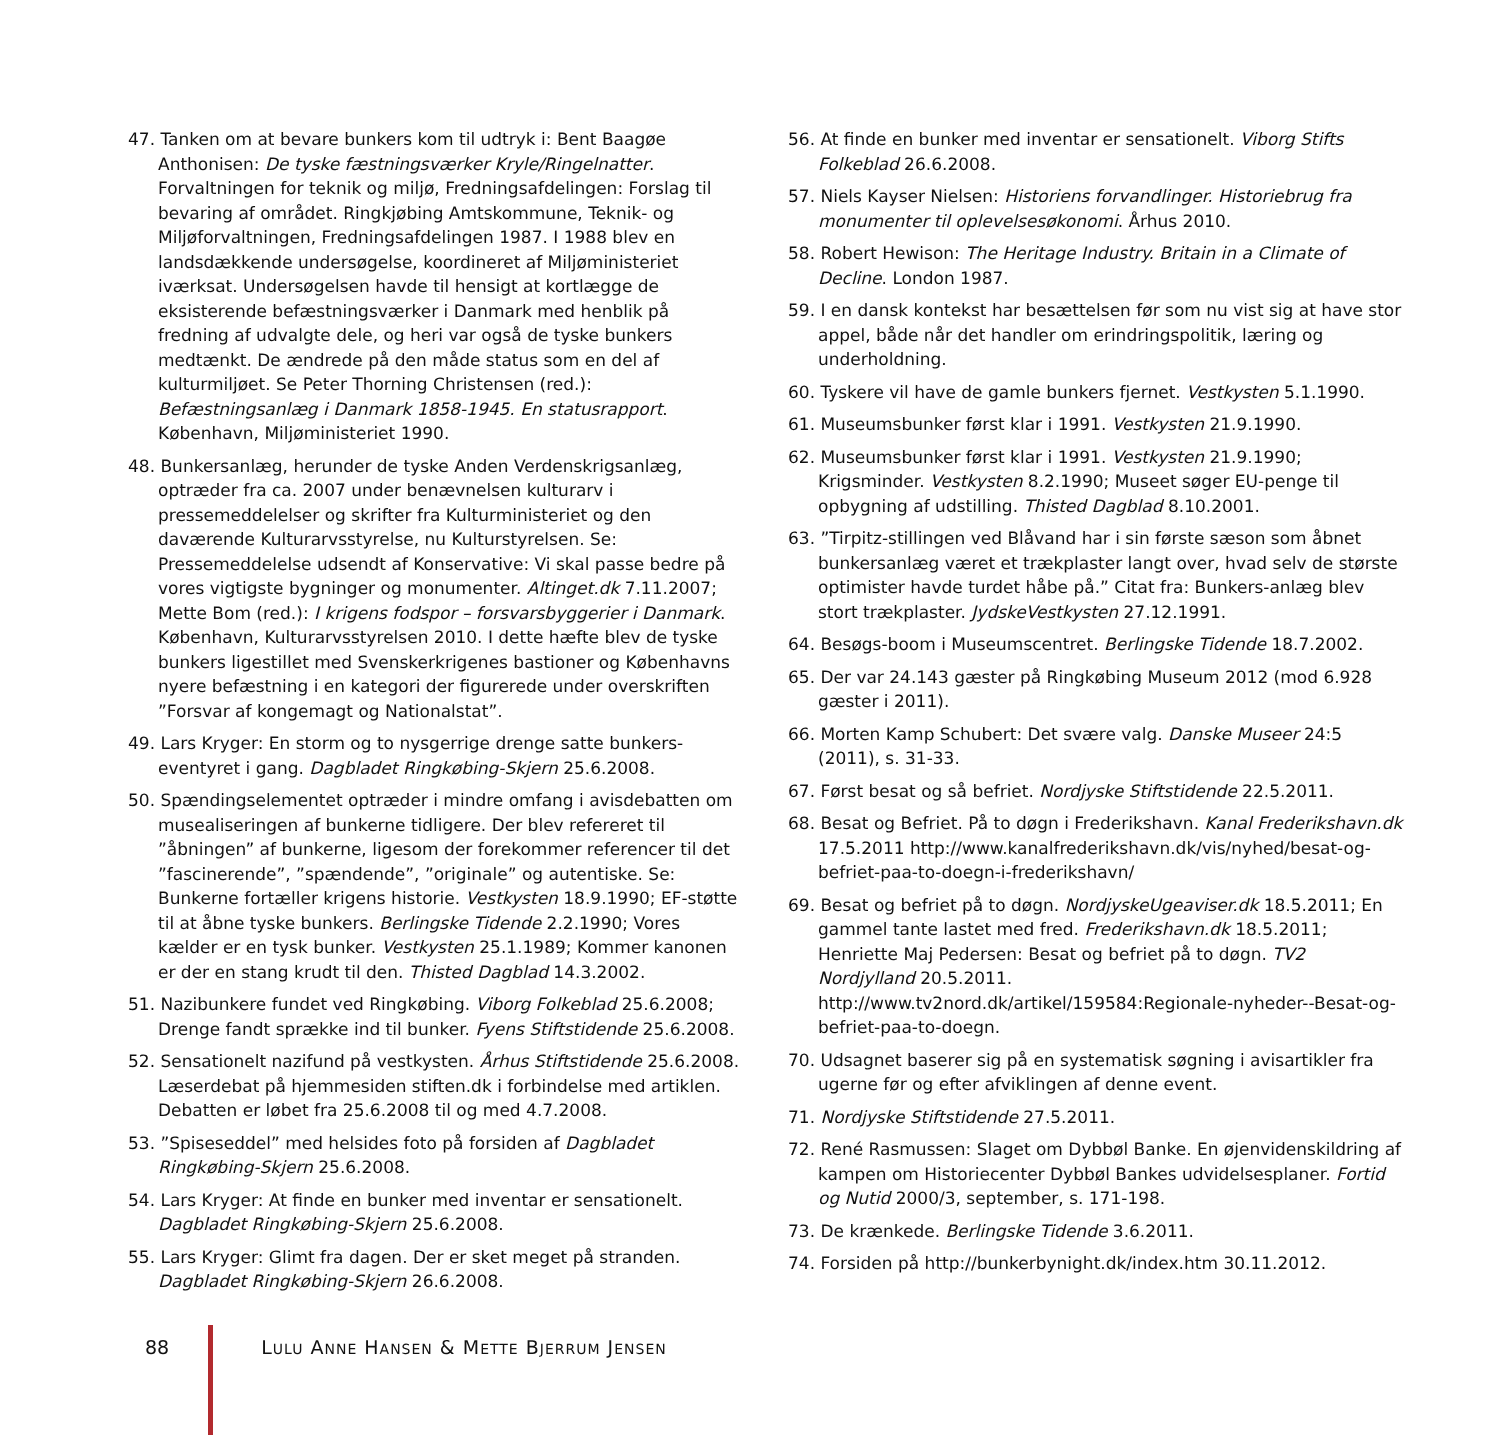47. Tanken om at bevare bunkers kom til udtryk i: Bent Baagøe Anthonisen: De tyske fæstningsværker Kryle/Ringelnatter. Forvaltningen for teknik og miljø, Fredningsafdelingen: Forslag til bevaring af området. Ringkjøbing Amtskommune, Teknik- og Miljøforvaltningen, Fredningsafdelingen 1987. I 1988 blev en landsdækkende undersøgelse, koordineret af Miljøministeriet iværksat. Undersøgelsen havde til hensigt at kortlægge de eksisterende befæstningsværker i Danmark med henblik på fredning af udvalgte dele, og heri var også de tyske bunkers medtænkt. De ændrede på den måde status som en del af kulturmiljøet. Se Peter Thorning Christensen (red.): Befæstningsanlæg i Danmark 1858-1945. En statusrapport. København, Miljøministeriet 1990.
48. Bunkersanlæg, herunder de tyske Anden Verdenskrigsanlæg, optræder fra ca. 2007 under benævnelsen kulturarv i pressemeddelelser og skrifter fra Kulturministeriet og den daværende Kulturarvsstyrelse, nu Kulturstyrelsen. Se: Pressemeddelelse udsendt af Konservative: Vi skal passe bedre på vores vigtigste bygninger og monumenter. Altinget.dk 7.11.2007; Mette Bom (red.): I krigens fodspor – forsvarsbyggerier i Danmark. København, Kulturarvsstyrelsen 2010. I dette hæfte blev de tyske bunkers ligestillet med Svenskerkrigenes bastioner og Københavns nyere befæstning i en kategori der figurerede under overskriften ”Forsvar af kongemagt og Nationalstat”.
49. Lars Kryger: En storm og to nysgerrige drenge satte bunkers-eventyret i gang. Dagbladet Ringkøbing-Skjern 25.6.2008.
50. Spændingselementet optræder i mindre omfang i avisdebatten om musealiseringen af bunkerne tidligere. Der blev refereret til ”åbningen” af bunkerne, ligesom der forekommer referencer til det ”fascinerende”, ”spændende”, ”originale” og autentiske. Se: Bunkerne fortæller krigens historie. Vestkysten 18.9.1990; EF-støtte til at åbne tyske bunkers. Berlingske Tidende 2.2.1990; Vores kælder er en tysk bunker. Vestkysten 25.1.1989; Kommer kanonen er der en stang krudt til den. Thisted Dagblad 14.3.2002.
51. Nazibunkere fundet ved Ringkøbing. Viborg Folkeblad 25.6.2008; Drenge fandt sprække ind til bunker. Fyens Stiftstidende 25.6.2008.
52. Sensationelt nazifund på vestkysten. Århus Stiftstidende 25.6.2008. Læserdebat på hjemmesiden stiften.dk i forbindelse med artiklen. Debatten er løbet fra 25.6.2008 til og med 4.7.2008.
53. ”Spiseseddel” med helsides foto på forsiden af Dagbladet Ringkøbing-Skjern 25.6.2008.
54. Lars Kryger: At finde en bunker med inventar er sensationelt. Dagbladet Ringkøbing-Skjern 25.6.2008.
55. Lars Kryger: Glimt fra dagen. Der er sket meget på stranden. Dagbladet Ringkøbing-Skjern 26.6.2008.
56. At finde en bunker med inventar er sensationelt. Viborg Stifts Folkeblad 26.6.2008.
57. Niels Kayser Nielsen: Historiens forvandlinger. Historiebrug fra monumenter til oplevelsesøkonomi. Århus 2010.
58. Robert Hewison: The Heritage Industry. Britain in a Climate of Decline. London 1987.
59. I en dansk kontekst har besættelsen før som nu vist sig at have stor appel, både når det handler om erindringspolitik, læring og underholdning.
60. Tyskere vil have de gamle bunkers fjernet. Vestkysten 5.1.1990.
61. Museumsbunker først klar i 1991. Vestkysten 21.9.1990.
62. Museumsbunker først klar i 1991. Vestkysten 21.9.1990; Krigsminder. Vestkysten 8.2.1990; Museet søger EU-penge til opbygning af udstilling. Thisted Dagblad 8.10.2001.
63. ”Tirpitz-stillingen ved Blåvand har i sin første sæson som åbnet bunkersanlæg været et trækplaster langt over, hvad selv de største optimister havde turdet håbe på.” Citat fra: Bunkers-anlæg blev stort trækplaster. JydskeVestkysten 27.12.1991.
64. Besøgs-boom i Museumscentret. Berlingske Tidende 18.7.2002.
65. Der var 24.143 gæster på Ringkøbing Museum 2012 (mod 6.928 gæster i 2011).
66. Morten Kamp Schubert: Det svære valg. Danske Museer 24:5 (2011), s. 31-33.
67. Først besat og så befriet. Nordjyske Stiftstidende 22.5.2011.
68. Besat og Befriet. På to døgn i Frederikshavn. Kanal Frederikshavn.dk 17.5.2011 http://www.kanalfrederikshavn.dk/vis/nyhed/besat-og-befriet-paa-to-doegn-i-frederikshavn/
69. Besat og befriet på to døgn. NordjyskeUgeaviser.dk 18.5.2011; En gammel tante lastet med fred. Frederikshavn.dk 18.5.2011; Henriette Maj Pedersen: Besat og befriet på to døgn. TV2 Nordjylland 20.5.2011. http://www.tv2nord.dk/artikel/159584:Regionale-nyheder--Besat-og-befriet-paa-to-doegn.
70. Udsagnet baserer sig på en systematisk søgning i avisartikler fra ugerne før og efter afviklingen af denne event.
71. Nordjyske Stiftstidende 27.5.2011.
72. René Rasmussen: Slaget om Dybbøl Banke. En øjenvidenskildring af kampen om Historiecenter Dybbøl Bankes udvidelsesplaner. Fortid og Nutid 2000/3, september, s. 171-198.
73. De krænkede. Berlingske Tidende 3.6.2011.
74. Forsiden på http://bunkerbynight.dk/index.htm 30.11.2012.
88 LULU ANNE HANSEN & METTE BJERRUM JENSEN